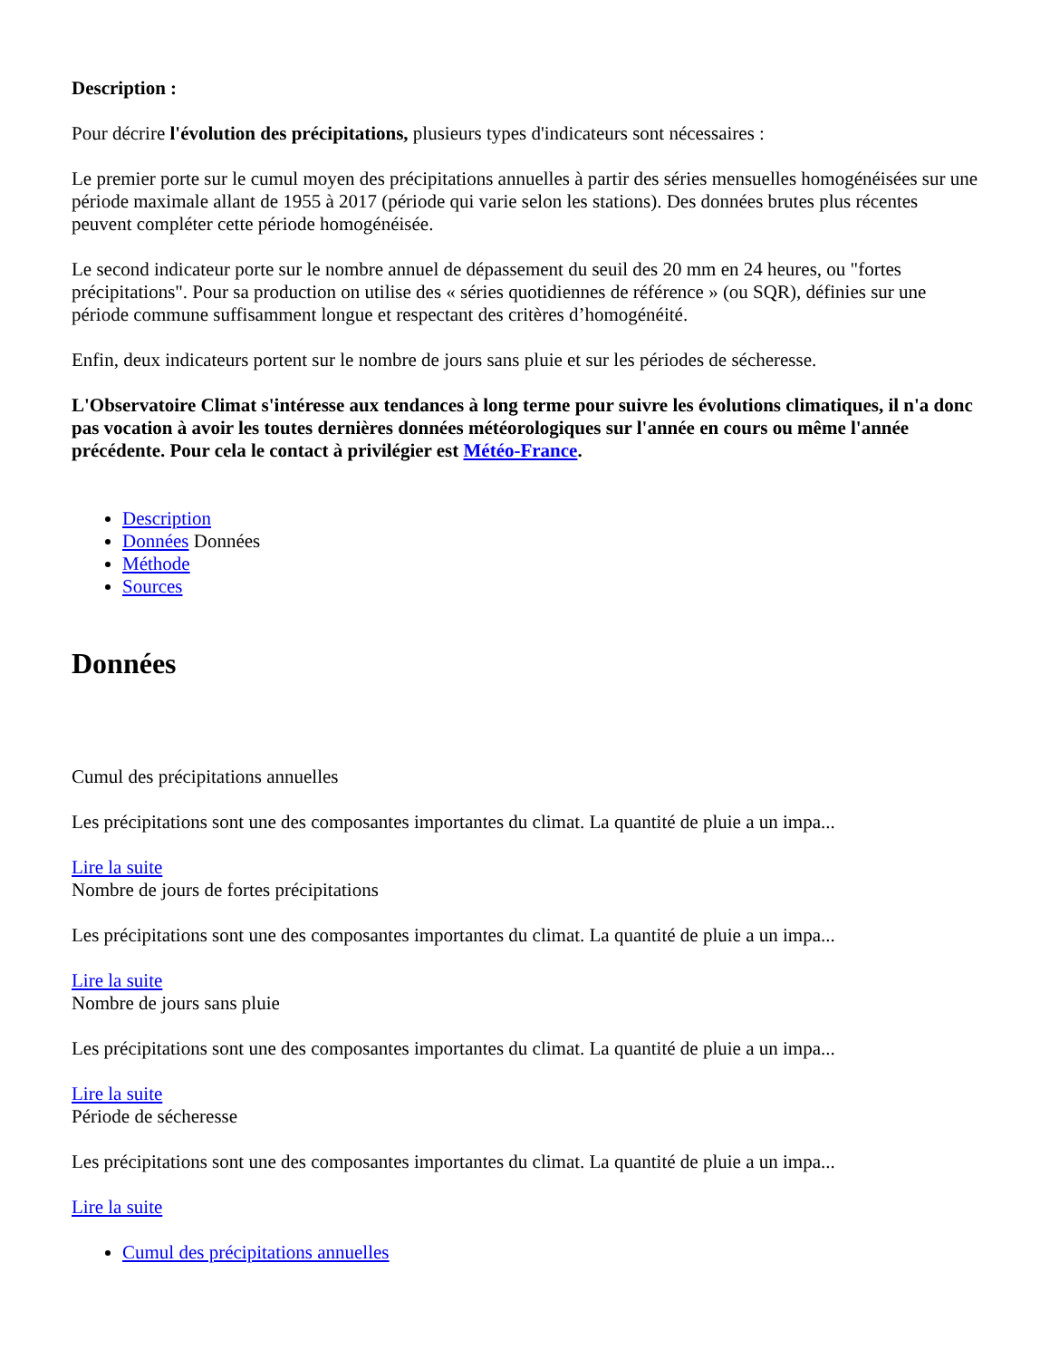Description :
Pour décrire l'évolution des précipitations, plusieurs types d'indicateurs sont nécessaires :
Le premier porte sur le cumul moyen des précipitations annuelles à partir des séries mensuelles homogénéisées sur une période maximale allant de 1955 à 2017 (période qui varie selon les stations). Des données brutes plus récentes peuvent compléter cette période homogénéisée.
Le second indicateur porte sur le nombre annuel de dépassement du seuil des 20 mm en 24 heures, ou "fortes précipitations". Pour sa production on utilise des « séries quotidiennes de référence » (ou SQR), définies sur une période commune suffisamment longue et respectant des critères d’homogénéité.
Enfin, deux indicateurs portent sur le nombre de jours sans pluie et sur les périodes de sécheresse.
L'Observatoire Climat s'intéresse aux tendances à long terme pour suivre les évolutions climatiques, il n'a donc pas vocation à avoir les toutes dernières données météorologiques sur l'année en cours ou même l'année précédente. Pour cela le contact à privilégier est Météo-France.
Description
Données Données
Méthode
Sources
Données
Cumul des précipitations annuelles
Les précipitations sont une des composantes importantes du climat. La quantité de pluie a un impa...
Lire la suite
Nombre de jours de fortes précipitations
Les précipitations sont une des composantes importantes du climat. La quantité de pluie a un impa...
Lire la suite
Nombre de jours sans pluie
Les précipitations sont une des composantes importantes du climat. La quantité de pluie a un impa...
Lire la suite
Période de sécheresse
Les précipitations sont une des composantes importantes du climat. La quantité de pluie a un impa...
Lire la suite
Cumul des précipitations annuelles